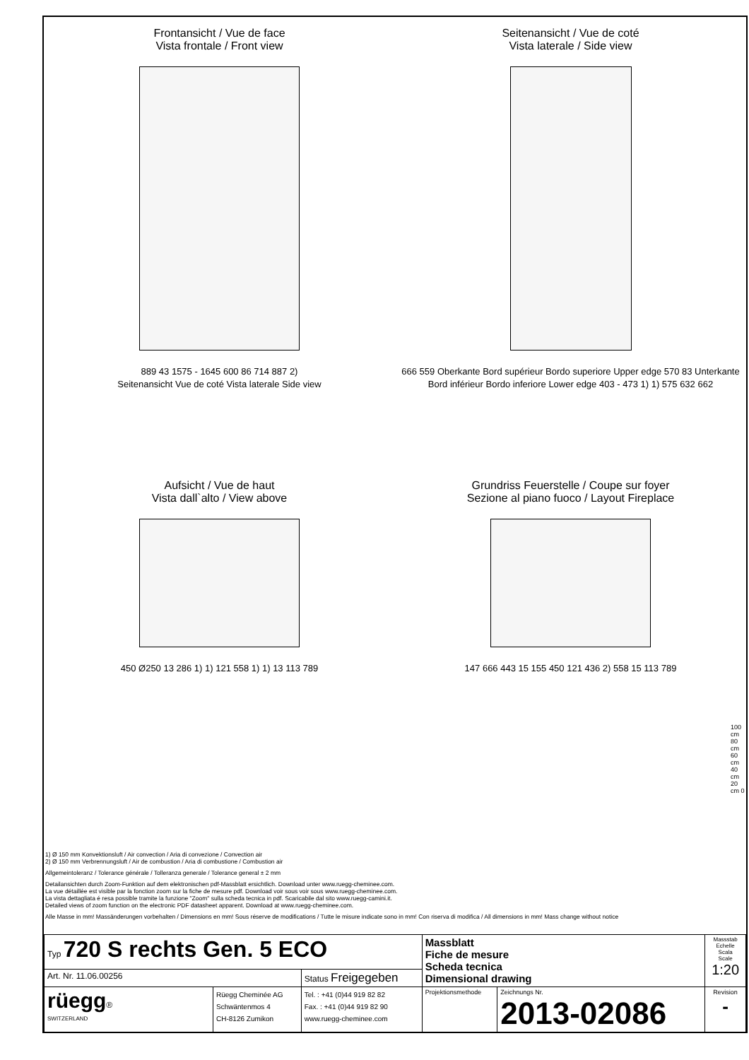Frontansicht / Vue de face
Vista frontale / Front view
889 43 1575 - 1645 600 86 714 887 2)
Seitenansicht Vue de coté Vista laterale Side view
Seitenansicht / Vue de coté
Vista laterale / Side view
666 559 Oberkante Bord supérieur Bordo superiore Upper edge 570 83 Unterkante Bord inférieur Bordo inferiore Lower edge 403 - 473 1) 1) 575 632 662
Aufsicht / Vue de haut
Vista dall`alto / View above
450 Ø250 13 286 1) 1) 121 558 1) 1) 13 113 789
Grundriss Feuerstelle / Coupe sur foyer
Sezione al piano fuoco / Layout Fireplace
147 666 443 15 155 450 121 436 2) 558 15 113 789
100 cm 80 cm 60 cm 40 cm 20 cm 0
1) Ø 150 mm Konvektionsluft / Air convection / Aria di convezione / Convection air
2) Ø 150 mm Verbrennungsluft / Air de combustion / Aria di combustione / Combustion air
Allgemeintoleranz / Tolerance générale / Tolleranza generale / Tolerance general ± 2 mm
Detailansichten durch Zoom-Funktion auf dem elektronischen pdf-Massblatt ersichtlich. Download unter www.ruegg-cheminee.com.
La vue détaillée est visible par la fonction zoom sur la fiche de mesure pdf. Download voir sous voir sous www.ruegg-cheminee.com.
La vista dettagliata é resa possible tramite la funzione "Zoom" sulla scheda tecnica in pdf. Scaricabile dal sito www.ruegg-camini.it.
Detailed views of zoom function on the electronic PDF datasheet apparent. Download at www.ruegg-cheminee.com.
Alle Masse in mm! Massänderungen vorbehalten / Dimensions en mm! Sous réserve de modifications / Tutte le misure indicate sono in mm! Con riserva di modifica / All dimensions in mm! Mass change without notice
| Typ 720 S rechts Gen. 5 ECO | | | Massblatt Fiche de mesure Scheda tecnica Dimensional drawing | | Massstab Echelle Scala Scale 1:20 |
| Art. Nr. 11.06.00256 | | Status Freigegeben | | | |
| rüegg ® SWITZERLAND | Rüegg Cheminée AG Schwäntenmos 4 CH-8126 Zumikon | Tel. : +41 (0)44 919 82 82 Fax. : +41 (0)44 919 82 90 www.ruegg-cheminee.com | Projektionsmethode | Zeichnungs Nr. 2013-02086 | Revision - |